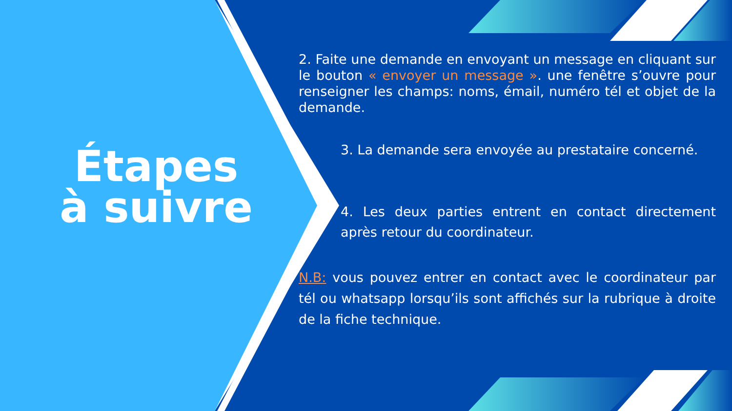Étapes à suivre
2. Faite une demande en envoyant un message en cliquant sur le bouton « envoyer un message ». une fenêtre s’ouvre pour renseigner les champs: noms, émail, numéro tél et objet de la demande.
3. La demande sera envoyée au prestataire concerné.
4. Les deux parties entrent en contact directement après retour du coordinateur.
N.B: vous pouvez entrer en contact avec le coordinateur par tél ou whatsapp lorsqu’ils sont affichés sur la rubrique à droite de la fiche technique.